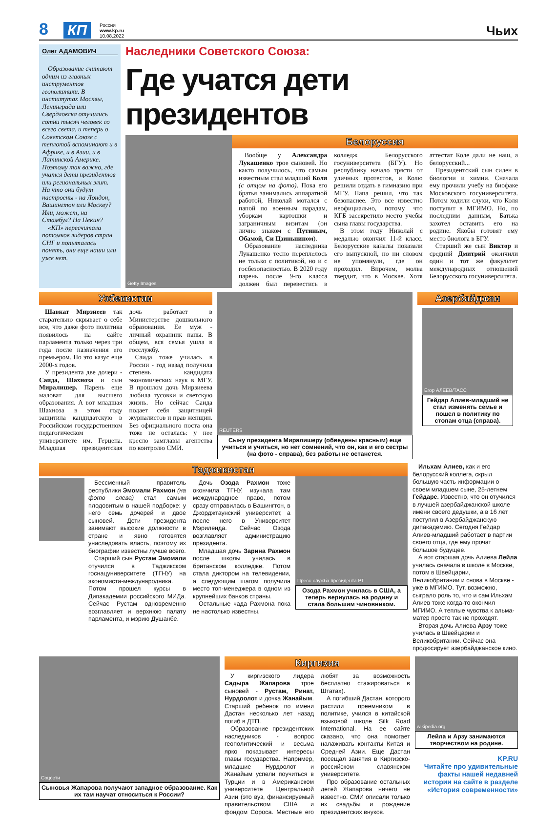8 КП Россия
www.kp.ru
10.08.2022 Чьих
Олег АДАМОВИЧ
Образование считают одним из главных инструментов геополитики. В институтах Москвы, Ленинграда или Свердловска отучились сотни тысяч человек со всего света, и теперь о Советском Союзе с теплотой вспоминают и в Африке, и в Азии, и в Латинской Америке. Поэтому так важно, где учатся дети президентов или региональных элит. На что они будут настроены - на Лондон, Вашингтон или Москву? Или, может, на Стамбул? На Пекин?
«КП» пересчитала потомков лидеров стран СНГ и попыталась понять, они еще наши или уже нет.
Наследники Советского Союза:
Где учатся дети президентов
Getty Images
Белоруссия
Вообще у Александра Лукашенко трое сыновей. Но както получилось, что самым известным стал младший Коля (с отцом на фото). Пока его братья занимались аппаратной работой, Николай мотался с папой по военным парадам, уборкам картошки и заграничным визитам (он лично знаком с Путиным, Обамой, Си Цзиньпином).
Образование наследника Лукашенко тесно переплелось не только с политикой, но и с госбезопасностью. В 2020 году парень после 9-го класса должен был перевестись в колледж Белорусского госуниверситета (БГУ). Но республику начало трясти от уличных протестов, и Колю решили отдать в гимназию при МГУ. Папа решил, что так безопаснее. Это все известно неофициально, потому что КГБ засекретило место учебы сына главы государства.
В этом году Николай с медалью окончил 11-й класс. Белорусские каналы показали его выпускной, но ни словом не упомянули, где он проходил. Впрочем, молва твердит, что в Москве. Хотя аттестат Коле дали не наш, а белорусский...
Президентский сын силен в биологии и химии. Сначала ему прочили учебу на биофаке Московского госуниверситета. Потом ходили слухи, что Коля поступит в МГИМО. Но, по последним данным, Батька захотел оставить его на родине. Якобы готовят ему место биолога в БГУ.
Старший же сын Виктор и средний Дмитрий окончили один и тот же факультет международных отношений Белорусского госуниверситета.
Узбекистан
Шавкат Мирзиеев так старательно скрывает о себе все, что даже фото политика появилось на сайте парламента только через три года после назначения его премьером. Но это казус еще 2000-х годов.
У президента две дочери - Саида, Шахноза и сын Миралишер. Парень еще маловат для высшего образования. А вот младшая Шахноза в этом году защитила кандидатскую в Российском государственном педагогическом университете им. Герцена. Младшая президентская дочь работает в Министерстве дошкольного образования. Ее муж - личный охранник папы. В общем, вся семья ушла в госслужбу.
Саида тоже училась в России - год назад получила степень кандидата экономических наук в МГУ. В прошлом дочь Мирзиеева любила тусовки и светскую жизнь. Но сейчас Саида подает себя защитницей журналистов и прав женщин. Без официального поста она тоже не осталась: у нее кресло замглавы агентства по контролю СМИ.
REUTERS
Сыну президента Миралишеру (обведены красным) еще учиться и учиться, но нет сомнений, что он, как и его сестры (на фото - справа), без работы не останется.
Азербайджан
Егор АЛЕЕВ/ТАСС
Гейдар Алиев-младший не стал изменять семье и пошел в политику по стопам отца (справа).
Таджикистан
Бессменный правитель республики Эмомали Рахмон (на фото слева) стал самым плодовитым в нашей подборке: у него семь дочерей и двое сыновей. Дети президента занимают высокие должности в стране и явно готовятся унаследовать власть, поэтому их биографии известны лучше всего.
Старший сын Рустам Эмомали отучился в Таджикском госнацуниверситете (ТГНУ) на экономиста-международника. Потом прошел курсы в Дипакадемии российского МИДа. Сейчас Рустам одновременно возглавляет и верхнюю палату парламента, и мэрию Душанбе.
Дочь Озода Рахмон тоже окончила ТГНУ, изучала там международное право, потом сразу отправилась в Вашингтон, в Джорджтаунский университет, а после него в Университет Мэриленда. Сейчас Озода возглавляет администрацию президента.
Младшая дочь Зарина Рахмон после школы училась в британском колледже. Потом стала диктором на телевидении, а следующим шагом получила место топ-менеджера в одном из крупнейших банков страны.
Остальные чада Рахмона пока не настолько известны.
Пресс-служба президента РТ
Озода Рахмон училась в США, а теперь вернулась на родину и стала большим чиновником.
Ильхам Алиев, как и его белорусский коллега, скрыл большую часть информации о своем младшем сыне, 25-летнем Гейдаре. Известно, что он отучился в лучшей азербайджанской школе имени своего дедушки, а в 16 лет поступил в Азербайджанскую дипакадемию. Сегодня Гейдар Алиев-младший работает в партии своего отца, где ему прочат большое будущее.
А вот старшая дочь Алиева Лейла училась сначала в школе в Москве, потом в Швейцарии, Великобритании и снова в Москве - уже в МГИМО. Тут, возможно, сыграло роль то, что и сам Ильхам Алиев тоже когда-то окончил МГИМО. А теплые чувства к альма-матер просто так не проходят.
Вторая дочь Алиева Арзу тоже училась в Швейцарии и Великобритании. Сейчас она продюсирует азербайджанское кино.
Соцсети
Сыновья Жапарова получают западное образование. Как их там научат относиться к России?
Киргизия
У киргизского лидера Садыра Жапарова трое сыновей - Рустам, Ринат, Нурдоолот и дочка Жанайым. Старший ребенок по имени Дастан несколько лет назад погиб в ДТП.
Образование президентских наследников - вопрос геополитический и весьма ярко показывает интересы главы государства. Например, младшие Нурдоолот и Жанайым успели поучиться в Турции и в Американском университете Центральной Азии (это вуз, финансируемый правительством США и фондом Сороса. Местные его любят за возможность бесплатно стажироваться в Штатах).
А погибший Дастан, которого растили преемником в политике, учился в китайской языковой школе Silk Road International. На ее сайте сказано, что она помогает налаживать контакты Китая и Средней Азии. Еще Дастан посещал занятия в Киргизско-российском славянском университете.
Про образование остальных детей Жапарова ничего не известно. СМИ описали только их свадьбы и рождение президентских внуков.
wikipedia.org
Лейла и Арзу занимаются творчеством на родине.
KP.RU
Читайте про удивительные факты нашей недавней истории на сайте в разделе «История современности»